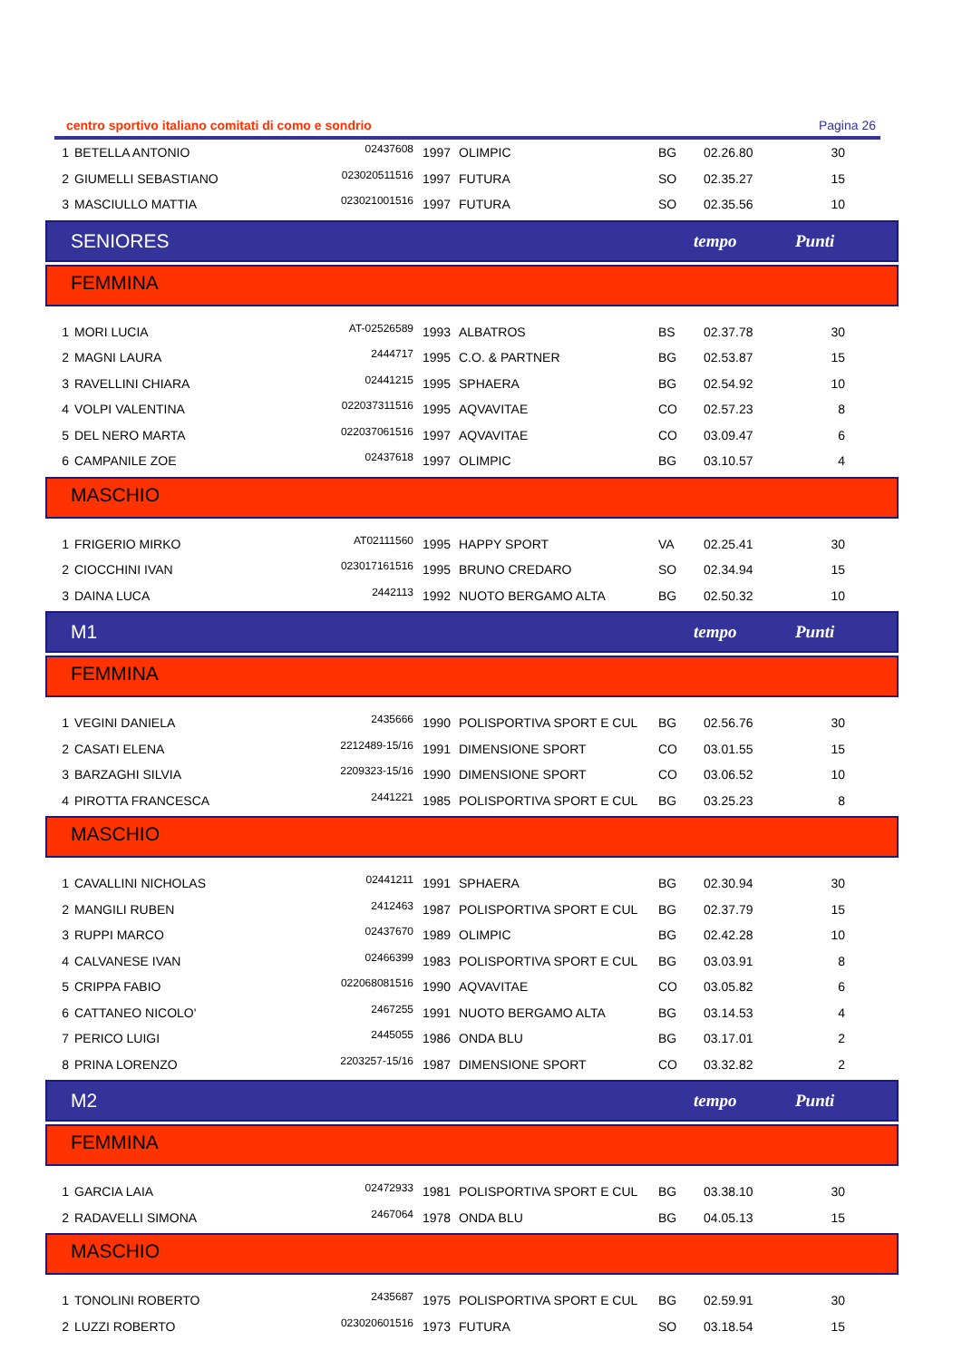centro sportivo italiano comitati di como e sondrio Pagina 26
| 1 | BETELLA ANTONIO | 02437608 | 1997 | OLIMPIC | BG | 02.26.80 | 30 |
| 2 | GIUMELLI SEBASTIANO | 023020511516 | 1997 | FUTURA | SO | 02.35.27 | 15 |
| 3 | MASCIULLO MATTIA | 023021001516 | 1997 | FUTURA | SO | 02.35.56 | 10 |
SENIORES tempo Punti
FEMMINA
| 1 | MORI LUCIA | AT-02526589 | 1993 | ALBATROS | BS | 02.37.78 | 30 |
| 2 | MAGNI LAURA | 2444717 | 1995 | C.O. & PARTNER | BG | 02.53.87 | 15 |
| 3 | RAVELLINI CHIARA | 02441215 | 1995 | SPHAERA | BG | 02.54.92 | 10 |
| 4 | VOLPI VALENTINA | 022037311516 | 1995 | AQVAVITAE | CO | 02.57.23 | 8 |
| 5 | DEL NERO MARTA | 022037061516 | 1997 | AQVAVITAE | CO | 03.09.47 | 6 |
| 6 | CAMPANILE ZOE | 02437618 | 1997 | OLIMPIC | BG | 03.10.57 | 4 |
MASCHIO
| 1 | FRIGERIO MIRKO | AT02111560 | 1995 | HAPPY SPORT | VA | 02.25.41 | 30 |
| 2 | CIOCCHINI IVAN | 023017161516 | 1995 | BRUNO CREDARO | SO | 02.34.94 | 15 |
| 3 | DAINA LUCA | 2442113 | 1992 | NUOTO BERGAMO ALTA | BG | 02.50.32 | 10 |
M1 tempo Punti
FEMMINA
| 1 | VEGINI DANIELA | 2435666 | 1990 | POLISPORTIVA SPORT E CUL | BG | 02.56.76 | 30 |
| 2 | CASATI ELENA | 2212489-15/16 | 1991 | DIMENSIONE SPORT | CO | 03.01.55 | 15 |
| 3 | BARZAGHI SILVIA | 2209323-15/16 | 1990 | DIMENSIONE SPORT | CO | 03.06.52 | 10 |
| 4 | PIROTTA FRANCESCA | 2441221 | 1985 | POLISPORTIVA SPORT E CUL | BG | 03.25.23 | 8 |
MASCHIO
| 1 | CAVALLINI NICHOLAS | 02441211 | 1991 | SPHAERA | BG | 02.30.94 | 30 |
| 2 | MANGILI RUBEN | 2412463 | 1987 | POLISPORTIVA SPORT E CUL | BG | 02.37.79 | 15 |
| 3 | RUPPI MARCO | 02437670 | 1989 | OLIMPIC | BG | 02.42.28 | 10 |
| 4 | CALVANESE IVAN | 02466399 | 1983 | POLISPORTIVA SPORT E CUL | BG | 03.03.91 | 8 |
| 5 | CRIPPA FABIO | 022068081516 | 1990 | AQVAVITAE | CO | 03.05.82 | 6 |
| 6 | CATTANEO NICOLO' | 2467255 | 1991 | NUOTO BERGAMO ALTA | BG | 03.14.53 | 4 |
| 7 | PERICO LUIGI | 2445055 | 1986 | ONDA BLU | BG | 03.17.01 | 2 |
| 8 | PRINA LORENZO | 2203257-15/16 | 1987 | DIMENSIONE SPORT | CO | 03.32.82 | 2 |
M2 tempo Punti
FEMMINA
| 1 | GARCIA LAIA | 02472933 | 1981 | POLISPORTIVA SPORT E CUL | BG | 03.38.10 | 30 |
| 2 | RADAVELLI SIMONA | 2467064 | 1978 | ONDA BLU | BG | 04.05.13 | 15 |
MASCHIO
| 1 | TONOLINI ROBERTO | 2435687 | 1975 | POLISPORTIVA SPORT E CUL | BG | 02.59.91 | 30 |
| 2 | LUZZI ROBERTO | 023020601516 | 1973 | FUTURA | SO | 03.18.54 | 15 |